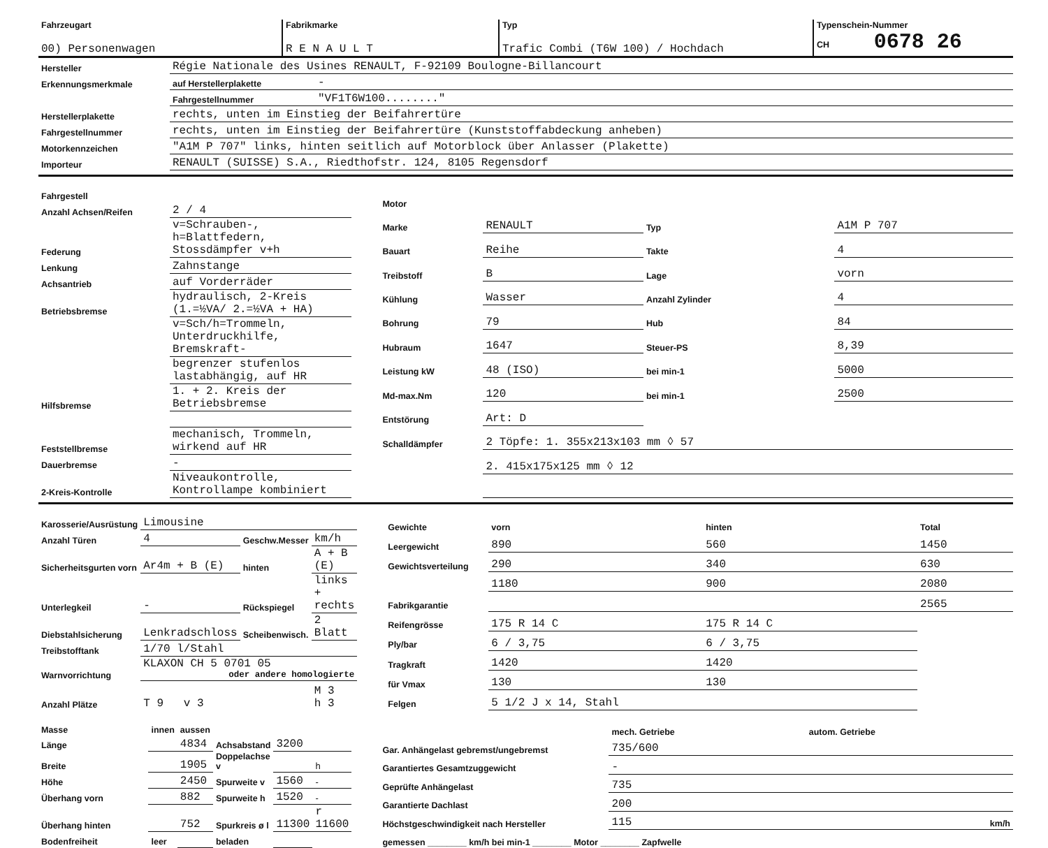| Fahrzeugart 00) Personenwagen | Fabrikmarke R E N A U L T | Typ Trafic Combi (T6W 100) / Hochdach | Typenschein-Nummer CH 0678 26 |
| Hersteller | Régie Nationale des Usines RENAULT, F-92109 Boulogne-Billancourt | |
| Erkennungsmerkmale | auf Herstellerplakette | - |
| | Fahrgestellnummer | "VF1T6W100........" |
| Herstellerplakette | rechts, unten im Einstieg der Beifahrertüre | |
| Fahrgestellnummer | rechts, unten im Einstieg der Beifahrertüre (Kunststoffabdeckung anheben) | |
| Motorkennzeichen | "A1M P 707" links, hinten seitlich auf Motorblock über Anlasser (Plakette) | |
| Importeur | RENAULT (SUISSE) S.A., Riedthofstr. 124, 8105 Regensdorf | |
| Fahrgestell | |
| Anzahl Achsen/Reifen | 2 / 4 |
| Federung | v=Schrauben-, h=Blattfedern, Stossdämpfer v+h |
| Lenkung | Zahnstange |
| Achsantrieb | auf Vorderräder |
| Betriebsbremse | hydraulisch, 2-Kreis (1.=½VA/ 2.=½VA + HA) |
| | v=Sch/h=Trommeln, Unterdruckhilfe, Bremskraft- |
| | begrenzer stufenlos lastabhängig, auf HR |
| Hilfsbremse | 1. + 2. Kreis der Betriebsbremse |
| Feststellbremse | mechanisch, Trommeln, wirkend auf HR |
| Dauerbremse | - |
| 2-Kreis-Kontrolle | Niveaukontrolle, Kontrollampe kombiniert |
| Motor | | | |
| Marke | RENAULT | Typ | A1M P 707 |
| Bauart | Reihe | Takte | 4 |
| Treibstoff | B | Lage | vorn |
| Kühlung | Wasser | Anzahl Zylinder | 4 |
| Bohrung | 79 | Hub | 84 |
| Hubraum | 1647 | Steuer-PS | 8,39 |
| Leistung kW | 48 (ISO) | bei min-1 | 5000 |
| Md-max.Nm | 120 | bei min-1 | 2500 |
| Entstörung | Art: D | | |
| Schalldämpfer | 2 Töpfe: 1. 355x213x103 mm ◊ 57 | | |
| | 2. 415x175x125 mm ◊ 12 | | |
| Karosserie/Ausrüstung | Limousine | | |
| Anzahl Türen | 4 | Geschw.Messer | km/h |
| Sicherheitsgurten vorn | Ar4m + B (E) | hinten | A + B (E) |
| Unterlegkeil | - | Rückspiegel | links + rechts |
| Diebstahlsicherung | Lenkradschloss | Scheibenwisch. | 2 Blatt |
| Treibstofftank | 1/70 l/Stahl | | |
| Warnvorrichtung | KLAXON CH 5 0701 05 oder andere homologierte | | |
| Anzahl Plätze | T 9 v 3 | | M 3 h 3 |
| Gewichte | vorn | hinten | Total |
| Leergewicht | 890 | 560 | 1450 |
| Gewichtsverteilung | 290 | 340 | 630 |
| | 1180 | 900 | 2080 |
| Fabrikgarantie | | | 2565 |
| Reifengrösse | 175 R 14 C | 175 R 14 C | |
| Ply/bar | 6 / 3,75 | 6 / 3,75 | |
| Tragkraft | 1420 | 1420 | |
| für Vmax | 130 | 130 | |
| Felgen | 5 1/2 J x 14, Stahl | | |
| Masse | innen | aussen | | | |
| Länge | | 4834 | Achsabstand | 3200 | |
| Breite | | 1905 | Doppelachse v | | h |
| Höhe | | 2450 | Spurweite v | 1560 | - |
| Überhang vorn | | 882 | Spurweite h | 1520 | - |
| Überhang hinten | | 752 | Spurkreis ø l | 11300 | r 11600 |
| Bodenfreiheit | leer | | beladen | | |
| | mech. Getriebe | autom. Getriebe |
| Gar. Anhängelast gebremst/ungebremst | 735/600 | |
| Garantiertes Gesamtzuggewicht | - | |
| Geprüfte Anhängelast | 735 | |
| Garantierte Dachlast | 200 | |
| Höchstgeschwindigkeit nach Hersteller | 115 | km/h |
| gemessen ________ km/h bei min-1 ________ Motor ________ Zapfwelle | | |